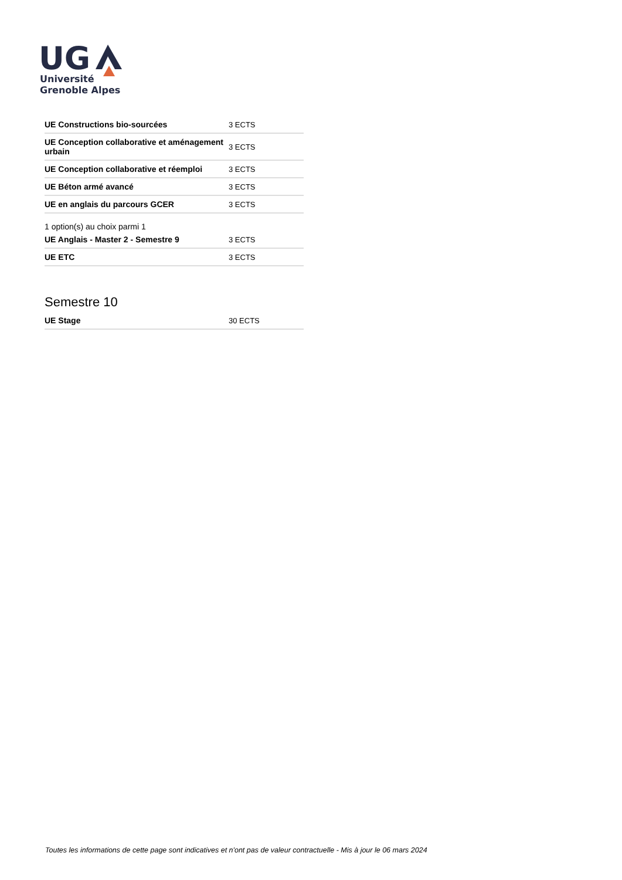UG
Université
Grenoble Alpes
| UE Constructions bio-sourcées | 3 ECTS |
| UE Conception collaborative et aménagement urbain | 3 ECTS |
| UE Conception collaborative et réemploi | 3 ECTS |
| UE Béton armé avancé | 3 ECTS |
| UE en anglais du parcours GCER | 3 ECTS |
1 option(s) au choix parmi 1
| UE Anglais - Master 2 - Semestre 9 | 3 ECTS |
| UE ETC | 3 ECTS |
Semestre 10
| UE Stage | 30 ECTS |
Toutes les informations de cette page sont indicatives et n'ont pas de valeur contractuelle - Mis à jour le 06 mars 2024